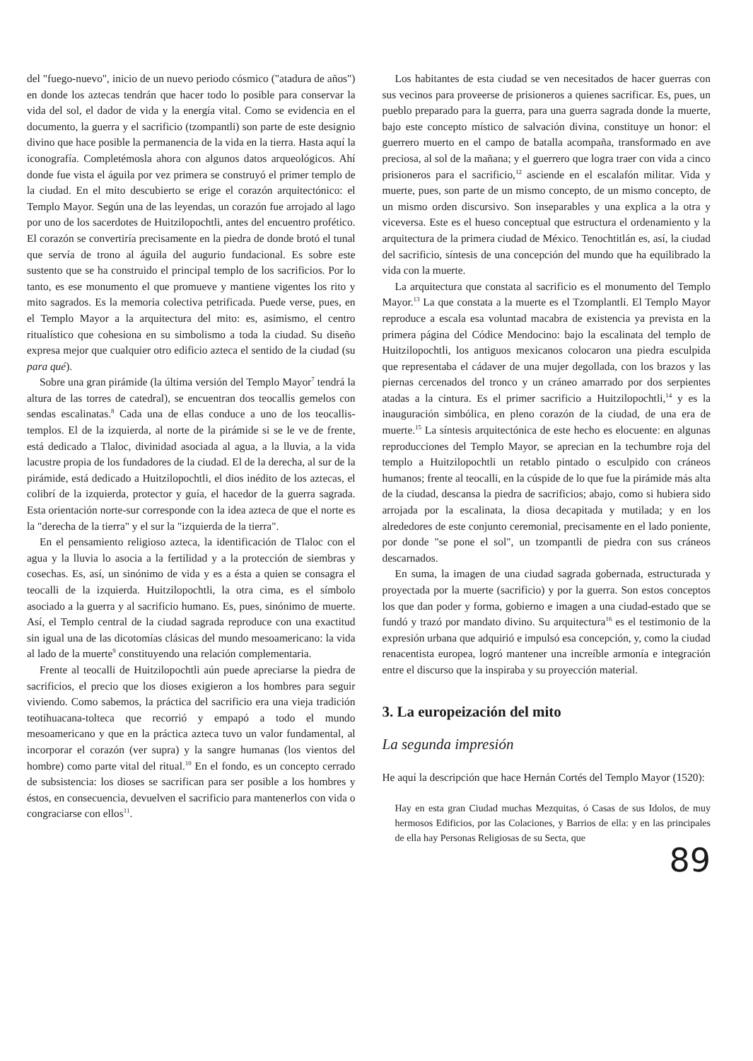del "fuego-nuevo", inicio de un nuevo periodo cósmico ("atadura de años") en donde los aztecas tendrán que hacer todo lo posible para conservar la vida del sol, el dador de vida y la energía vital. Como se evidencia en el documento, la guerra y el sacrificio (tzompantli) son parte de este designio divino que hace posible la permanencia de la vida en la tierra. Hasta aquí la iconografía. Completémosla ahora con algunos datos arqueológicos. Ahí donde fue vista el águila por vez primera se construyó el primer templo de la ciudad. En el mito descubierto se erige el corazón arquitectónico: el Templo Mayor. Según una de las leyendas, un corazón fue arrojado al lago por uno de los sacerdotes de Huitzilopochtli, antes del encuentro profético. El corazón se convertiría precisamente en la piedra de donde brotó el tunal que servía de trono al águila del augurio fundacional. Es sobre este sustento que se ha construido el principal templo de los sacrificios. Por lo tanto, es ese monumento el que promueve y mantiene vigentes los rito y mito sagrados. Es la memoria colectiva petrificada. Puede verse, pues, en el Templo Mayor a la arquitectura del mito: es, asimismo, el centro ritualístico que cohesiona en su simbolismo a toda la ciudad. Su diseño expresa mejor que cualquier otro edificio azteca el sentido de la ciudad (su para qué).
Sobre una gran pirámide (la última versión del Templo Mayor<sup>7</sup> tendrá la altura de las torres de catedral), se encuentran dos teocallis gemelos con sendas escalinatas.<sup>8</sup> Cada una de ellas conduce a uno de los teocallis-templos. El de la izquierda, al norte de la pirámide si se le ve de frente, está dedicado a Tlaloc, divinidad asociada al agua, a la lluvia, a la vida lacustre propia de los fundadores de la ciudad. El de la derecha, al sur de la pirámide, está dedicado a Huitzilopochtli, el dios inédito de los aztecas, el colibrí de la izquierda, protector y guía, el hacedor de la guerra sagrada. Esta orientación norte-sur corresponde con la idea azteca de que el norte es la "derecha de la tierra" y el sur la "izquierda de la tierra".
En el pensamiento religioso azteca, la identificación de Tlaloc con el agua y la lluvia lo asocia a la fertilidad y a la protección de siembras y cosechas. Es, así, un sinónimo de vida y es a ésta a quien se consagra el teocalli de la izquierda. Huitzilopochtli, la otra cima, es el símbolo asociado a la guerra y al sacrificio humano. Es, pues, sinónimo de muerte. Así, el Templo central de la ciudad sagrada reproduce con una exactitud sin igual una de las dicotomías clásicas del mundo mesoamericano: la vida al lado de la muerte<sup>9</sup> constituyendo una relación complementaria.
Frente al teocalli de Huitzilopochtli aún puede apreciarse la piedra de sacrificios, el precio que los dioses exigieron a los hombres para seguir viviendo. Como sabemos, la práctica del sacrificio era una vieja tradición teotihuacana-tolteca que recorrió y empapó a todo el mundo mesoamericano y que en la práctica azteca tuvo un valor fundamental, al incorporar el corazón (ver supra) y la sangre humanas (los vientos del hombre) como parte vital del ritual.<sup>10</sup> En el fondo, es un concepto cerrado de subsistencia: los dioses se sacrifican para ser posible a los hombres y éstos, en consecuencia, devuelven el sacrificio para mantenerlos con vida o congraciarse con ellos<sup>11</sup>.
Los habitantes de esta ciudad se ven necesitados de hacer guerras con sus vecinos para proveerse de prisioneros a quienes sacrificar. Es, pues, un pueblo preparado para la guerra, para una guerra sagrada donde la muerte, bajo este concepto místico de salvación divina, constituye un honor: el guerrero muerto en el campo de batalla acompaña, transformado en ave preciosa, al sol de la mañana; y el guerrero que logra traer con vida a cinco prisioneros para el sacrificio,<sup>12</sup> asciende en el escalafón militar. Vida y muerte, pues, son parte de un mismo concepto, de un mismo concepto, de un mismo orden discursivo. Son inseparables y una explica a la otra y viceversa. Este es el hueso conceptual que estructura el ordenamiento y la arquitectura de la primera ciudad de México. Tenochtitlán es, así, la ciudad del sacrificio, síntesis de una concepción del mundo que ha equilibrado la vida con la muerte.
La arquitectura que constata al sacrificio es el monumento del Templo Mayor.<sup>13</sup> La que constata a la muerte es el Tzomplantli. El Templo Mayor reproduce a escala esa voluntad macabra de existencia ya prevista en la primera página del Códice Mendocino: bajo la escalinata del templo de Huitzilopochtli, los antiguos mexicanos colocaron una piedra esculpida que representaba el cádaver de una mujer degollada, con los brazos y las piernas cercenados del tronco y un cráneo amarrado por dos serpientes atadas a la cintura. Es el primer sacrificio a Huitzilopochtli,<sup>14</sup> y es la inauguración simbólica, en pleno corazón de la ciudad, de una era de muerte.<sup>15</sup> La síntesis arquitectónica de este hecho es elocuente: en algunas reproducciones del Templo Mayor, se aprecian en la techumbre roja del templo a Huitzilopochtli un retablo pintado o esculpido con cráneos humanos; frente al teocalli, en la cúspide de lo que fue la pirámide más alta de la ciudad, descansa la piedra de sacrificios; abajo, como si hubiera sido arrojada por la escalinata, la diosa decapitada y mutilada; y en los alrededores de este conjunto ceremonial, precisamente en el lado poniente, por donde "se pone el sol", un tzompantli de piedra con sus cráneos descarnados.
En suma, la imagen de una ciudad sagrada gobernada, estructurada y proyectada por la muerte (sacrificio) y por la guerra. Son estos conceptos los que dan poder y forma, gobierno e imagen a una ciudad-estado que se fundó y trazó por mandato divino. Su arquitectura<sup>16</sup> es el testimonio de la expresión urbana que adquirió e impulsó esa concepción, y, como la ciudad renacentista europea, logró mantener una increíble armonía e integración entre el discurso que la inspiraba y su proyección material.
3. La europeización del mito
La segunda impresión
He aquí la descripción que hace Hernán Cortés del Templo Mayor (1520):
Hay en esta gran Ciudad muchas Mezquitas, ó Casas de sus Idolos, de muy hermosos Edificios, por las Colaciones, y Barrios de ella: y en las principales de ella hay Personas Religiosas de su Secta, que
89